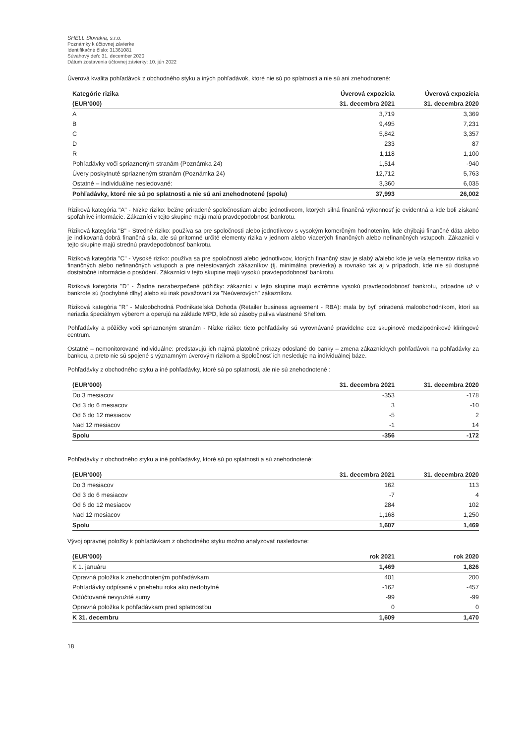SHELL Slovakia, s.r.o.
Poznámky k účtovnej závierke
Identifikačné číslo: 31361081
Súvahový deň: 31. december 2020
Dátum zostavenia účtovnej závierky: 10. jún 2022
Úverová kvalita pohľadávok z obchodného styku a iných pohľadávok, ktoré nie sú po splatnosti a nie sú ani znehodnotené:
| Kategórie rizika | Úverová expozícia | Úverová expozícia |
| --- | --- | --- |
| (EUR’000) | 31. decembra 2021 | 31. decembra 2020 |
| A | 3,719 | 3,369 |
| B | 9,495 | 7,231 |
| C | 5,842 | 3,357 |
| D | 233 | 87 |
| R | 1,118 | 1,100 |
| Pohľadávky voči spriazneným stranám (Poznámka 24) | 1,514 | -940 |
| Úvery poskytnuté spriazneným stranám (Poznámka 24) | 12,712 | 5,763 |
| Ostatné – individuálne nesledované: | 3,360 | 6,035 |
| Pohľadávky, ktoré nie sú po splatnosti a nie sú ani znehodnotené (spolu) | 37,993 | 26,002 |
Riziková kategória "A" - Nízke riziko: bežne priradené spoločnostiam alebo jednotlivcom, ktorých silná finančná výkonnosť je evidentná a kde boli získané spoľahlivé informácie. Zákazníci v tejto skupine majú malú pravdepodobnosť bankrotu.
Riziková kategória "B" - Stredné riziko: používa sa pre spoločnosti alebo jednotlivcov s vysokým komerčným hodnotením, kde chýbajú finančné dáta alebo je indikovaná dobrá finančná sila, ale sú prítomné určité elementy rizika v jednom alebo viacerých finančných alebo nefinančných vstupoch. Zákazníci v tejto skupine majú strednú pravdepodobnosť bankrotu.
Riziková kategória "C" - Vysoké riziko: používa sa pre spoločnosti alebo jednotlivcov, ktorých finančný stav je slabý a/alebo kde je veľa elementov rizika vo finančných alebo nefinančných vstupoch a pre netestovaných zákazníkov (tj. minimálna previerka) a rovnako tak aj v prípadoch, kde nie sú dostupné dostatočné informácie o posúdení. Zákazníci v tejto skupine majú vysokú pravdepodobnosť bankrotu.
Riziková kategória "D" - Žiadne nezabezpečené pôžičky: zákazníci v tejto skupine majú extrémne vysokú pravdepodobnosť bankrotu, prípadne už v bankrote sú (pochybné dlhy) alebo sú inak považovaní za "Neúverových" zákazníkov.
Riziková kategória "R" - Maloobchodná Podnikateľská Dohoda (Retailer business agreement - RBA): mala by byť priradená maloobchodníkom, ktorí sa neriadia špeciálnym výberom a operujú na základe MPD, kde sú zásoby paliva vlastnené Shellom.
Pohľadávky a pôžičky voči spriazneným stranám - Nízke riziko: tieto pohľadávky sú vyrovnávané pravidelne cez skupinové medzipodnikové klíringové centrum.
Ostatné – nemonitorované individuálne: predstavujú ich najmä platobné príkazy odoslané do banky – zmena zákazníckych pohľadávok na pohľadávky za bankou, a preto nie sú spojené s významným úverovým rizikom a Spoločnosť ich nesleduje na individuálnej báze.
Pohľadávky z obchodného styku a iné pohľadávky, ktoré sú po splatnosti, ale nie sú znehodnotené :
| (EUR’000) | 31. decembra 2021 | 31. decembra 2020 |
| --- | --- | --- |
| Do 3 mesiacov | -353 | -178 |
| Od 3 do 6 mesiacov | 3 | -10 |
| Od 6 do 12 mesiacov | -5 | 2 |
| Nad 12 mesiacov | -1 | 14 |
| Spolu | -356 | -172 |
Pohľadávky z obchodného styku a iné pohľadávky, ktoré sú po splatnosti a sú znehodnotené:
| (EUR’000) | 31. decembra 2021 | 31. decembra 2020 |
| --- | --- | --- |
| Do 3 mesiacov | 162 | 113 |
| Od 3 do 6 mesiacov | -7 | 4 |
| Od 6 do 12 mesiacov | 284 | 102 |
| Nad 12 mesiacov | 1,168 | 1,250 |
| Spolu | 1,607 | 1,469 |
Vývoj opravnej položky k pohľadávkam z obchodného styku možno analyzovať nasledovne:
| (EUR’000) | rok 2021 | rok 2020 |
| --- | --- | --- |
| K 1. januáru | 1,469 | 1,826 |
| Opravná položka k znehodnoteným pohľadávkam | 401 | 200 |
| Pohľadávky odpísané v priebehu roka ako nedobytné | -162 | -457 |
| Odúčtované nevyužité sumy | -99 | -99 |
| Opravná položka k pohľadávkam pred splatnosťou | 0 | 0 |
| K 31. decembru | 1,609 | 1,470 |
18